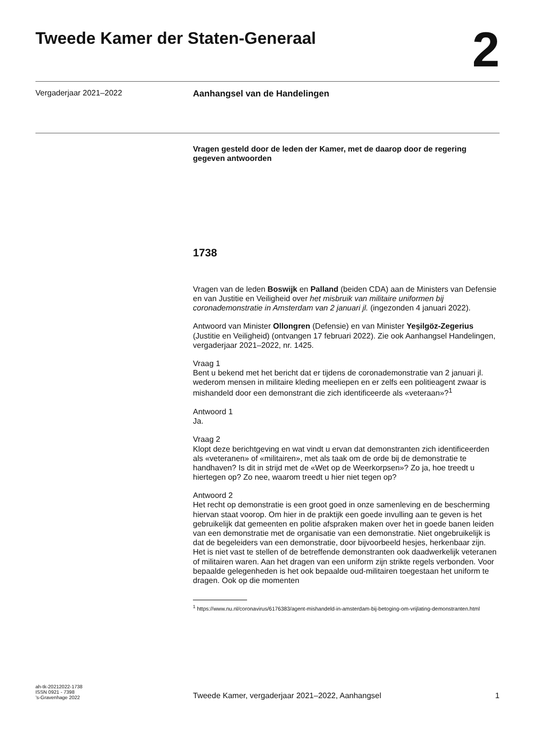Tweede Kamer der Staten-Generaal
2
Vergaderjaar 2021–2022 Aanhangsel van de Handelingen
Vragen gesteld door de leden der Kamer, met de daarop door de regering gegeven antwoorden
1738
Vragen van de leden Boswijk en Palland (beiden CDA) aan de Ministers van Defensie en van Justitie en Veiligheid over het misbruik van militaire uniformen bij coronademonstratie in Amsterdam van 2 januari jl. (ingezonden 4 januari 2022).
Antwoord van Minister Ollongren (Defensie) en van Minister Yeşilgöz-Zegerius (Justitie en Veiligheid) (ontvangen 17 februari 2022). Zie ook Aanhangsel Handelingen, vergaderjaar 2021–2022, nr. 1425.
Vraag 1
Bent u bekend met het bericht dat er tijdens de coronademonstratie van 2 januari jl. wederom mensen in militaire kleding meeliepen en er zelfs een politieagent zwaar is mishandeld door een demonstrant die zich identificeerde als «veteraan»?<sup>1</sup>
Antwoord 1
Ja.
Vraag 2
Klopt deze berichtgeving en wat vindt u ervan dat demonstranten zich identificeerden als «veteranen» of «militairen», met als taak om de orde bij de demonstratie te handhaven? Is dit in strijd met de «Wet op de Weerkorpsen»? Zo ja, hoe treedt u hiertegen op? Zo nee, waarom treedt u hier niet tegen op?
Antwoord 2
Het recht op demonstratie is een groot goed in onze samenleving en de bescherming hiervan staat voorop. Om hier in de praktijk een goede invulling aan te geven is het gebruikelijk dat gemeenten en politie afspraken maken over het in goede banen leiden van een demonstratie met de organisatie van een demonstratie. Niet ongebruikelijk is dat de begeleiders van een demonstratie, door bijvoorbeeld hesjes, herkenbaar zijn.
Het is niet vast te stellen of de betreffende demonstranten ook daadwerkelijk veteranen of militairen waren. Aan het dragen van een uniform zijn strikte regels verbonden. Voor bepaalde gelegenheden is het ook bepaalde oud-militairen toegestaan het uniform te dragen. Ook op die momenten
<sup>1</sup> https://www.nu.nl/coronavirus/6176383/agent-mishandeld-in-amsterdam-bij-betoging-om-vrijlating-demonstranten.html
ah-tk-20212022-1738
ISSN 0921 - 7398
’s-Gravenhage 2022
Tweede Kamer, vergaderjaar 2021–2022, Aanhangsel
1